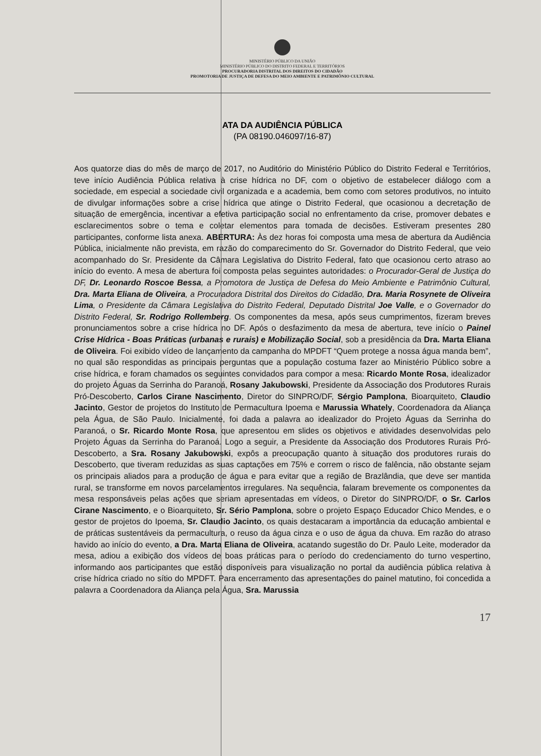MINISTÉRIO PÚBLICO DA UNIÃO
MINISTÉRIO PÚBLICO DO DISTRITO FEDERAL E TERRITÓRIOS
PROCURADORIA DISTRITAL DOS DIREITOS DO CIDADÃO
PROMOTORIA DE JUSTIÇA DE DEFESA DO MEIO AMBIENTE E PATRIMÔNIO CULTURAL
ATA DA AUDIÊNCIA PÚBLICA
(PA 08190.046097/16-87)
Aos quatorze dias do mês de março de 2017, no Auditório do Ministério Público do Distrito Federal e Territórios, teve início Audiência Pública relativa à crise hídrica no DF, com o objetivo de estabelecer diálogo com a sociedade, em especial a sociedade civil organizada e a academia, bem como com setores produtivos, no intuito de divulgar informações sobre a crise hídrica que atinge o Distrito Federal, que ocasionou a decretação de situação de emergência, incentivar a efetiva participação social no enfrentamento da crise, promover debates e esclarecimentos sobre o tema e coletar elementos para tomada de decisões. Estiveram presentes 280 participantes, conforme lista anexa. ABERTURA: Às dez horas foi composta uma mesa de abertura da Audiência Pública, inicialmente não prevista, em razão do comparecimento do Sr. Governador do Distrito Federal, que veio acompanhado do Sr. Presidente da Câmara Legislativa do Distrito Federal, fato que ocasionou certo atraso ao início do evento. A mesa de abertura foi composta pelas seguintes autoridades: o Procurador-Geral de Justiça do DF, Dr. Leonardo Roscoe Bessa, a Promotora de Justiça de Defesa do Meio Ambiente e Patrimônio Cultural, Dra. Marta Eliana de Oliveira, a Procuradora Distrital dos Direitos do Cidadão, Dra. Maria Rosynete de Oliveira Lima, o Presidente da Câmara Legislativa do Distrito Federal, Deputado Distrital Joe Valle, e o Governador do Distrito Federal, Sr. Rodrigo Rollemberg. Os componentes da mesa, após seus cumprimentos, fizeram breves pronunciamentos sobre a crise hídrica no DF. Após o desfazimento da mesa de abertura, teve início o Painel Crise Hídrica - Boas Práticas (urbanas e rurais) e Mobilização Social, sob a presidência da Dra. Marta Eliana de Oliveira. Foi exibido vídeo de lançamento da campanha do MPDFT “Quem protege a nossa água manda bem”, no qual são respondidas as principais perguntas que a população costuma fazer ao Ministério Público sobre a crise hídrica, e foram chamados os seguintes convidados para compor a mesa: Ricardo Monte Rosa, idealizador do projeto Águas da Serrinha do Paranoá, Rosany Jakubowski, Presidente da Associação dos Produtores Rurais Pró-Descoberto, Carlos Cirane Nascimento, Diretor do SINPRO/DF, Sérgio Pamplona, Bioarquiteto, Claudio Jacinto, Gestor de projetos do Instituto de Permacultura Ipoema e Marussia Whately, Coordenadora da Aliança pela Água, de São Paulo. Inicialmente, foi dada a palavra ao idealizador do Projeto Águas da Serrinha do Paranoá, o Sr. Ricardo Monte Rosa, que apresentou em slides os objetivos e atividades desenvolvidas pelo Projeto Águas da Serrinha do Paranoá. Logo a seguir, a Presidente da Associação dos Produtores Rurais Pró-Descoberto, a Sra. Rosany Jakubowski, expôs a preocupação quanto à situação dos produtores rurais do Descoberto, que tiveram reduzidas as suas captações em 75% e correm o risco de falência, não obstante sejam os principais aliados para a produção de água e para evitar que a região de Brazlândia, que deve ser mantida rural, se transforme em novos parcelamentos irregulares. Na sequência, falaram brevemente os componentes da mesa responsáveis pelas ações que seriam apresentadas em vídeos, o Diretor do SINPRO/DF, o Sr. Carlos Cirane Nascimento, e o Bioarquiteto, Sr. Sério Pamplona, sobre o projeto Espaço Educador Chico Mendes, e o gestor de projetos do Ipoema, Sr. Claudio Jacinto, os quais destacaram a importância da educação ambiental e de práticas sustentáveis da permacultura, o reuso da água cinza e o uso de água da chuva. Em razão do atraso havido ao início do evento, a Dra. Marta Eliana de Oliveira, acatando sugestão do Dr. Paulo Leite, moderador da mesa, adiou a exibição dos vídeos de boas práticas para o período do credenciamento do turno vespertino, informando aos participantes que estão disponíveis para visualização no portal da audiência pública relativa à crise hídrica criado no sítio do MPDFT. Para encerramento das apresentações do painel matutino, foi concedida a palavra a Coordenadora da Aliança pela Água, Sra. Marussia
17